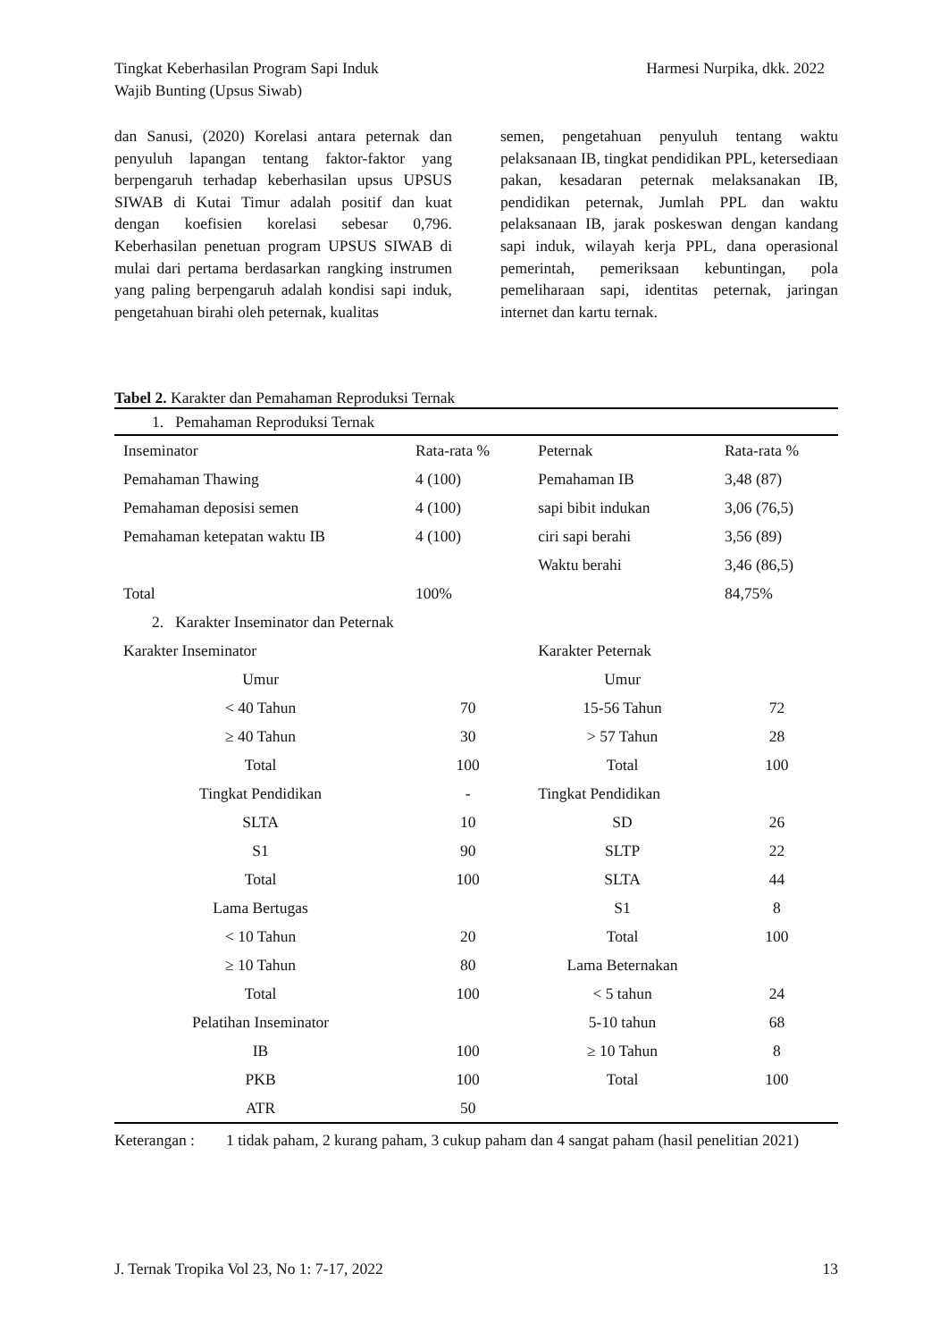Tingkat Keberhasilan Program Sapi Induk
Wajib Bunting (Upsus Siwab)
Harmesi Nurpika, dkk. 2022
dan Sanusi, (2020) Korelasi antara peternak dan penyuluh lapangan tentang faktor-faktor yang berpengaruh terhadap keberhasilan upsus UPSUS SIWAB di Kutai Timur adalah positif dan kuat dengan koefisien korelasi sebesar 0,796. Keberhasilan penetuan program UPSUS SIWAB di mulai dari pertama berdasarkan rangking instrumen yang paling berpengaruh adalah kondisi sapi induk, pengetahuan birahi oleh peternak, kualitas
semen, pengetahuan penyuluh tentang waktu pelaksanaan IB, tingkat pendidikan PPL, ketersediaan pakan, kesadaran peternak melaksanakan IB, pendidikan peternak, Jumlah PPL dan waktu pelaksanaan IB, jarak poskeswan dengan kandang sapi induk, wilayah kerja PPL, dana operasional pemerintah, pemeriksaan kebuntingan, pola pemeliharaan sapi, identitas peternak, jaringan internet dan kartu ternak.
Tabel 2. Karakter dan Pemahaman Reproduksi Ternak
| 1. Pemahaman Reproduksi Ternak | | | |
| Inseminator | Rata-rata % | Peternak | Rata-rata % |
| Pemahaman Thawing | 4 (100) | Pemahaman IB | 3,48 (87) |
| Pemahaman deposisi semen | 4 (100) | sapi bibit indukan | 3,06 (76,5) |
| Pemahaman ketepatan waktu IB | 4 (100) | ciri sapi berahi | 3,56 (89) |
| | | Waktu berahi | 3,46 (86,5) |
| Total | 100% | | 84,75% |
| 2. Karakter Inseminator dan Peternak | | | |
| Karakter Inseminator | | Karakter Peternak | |
| Umur | | Umur | |
| < 40 Tahun | 70 | 15-56 Tahun | 72 |
| ≥ 40 Tahun | 30 | > 57 Tahun | 28 |
| Total | 100 | Total | 100 |
| Tingkat Pendidikan | - | Tingkat Pendidikan | |
| SLTA | 10 | SD | 26 |
| S1 | 90 | SLTP | 22 |
| Total | 100 | SLTA | 44 |
| Lama Bertugas | | S1 | 8 |
| < 10 Tahun | 20 | Total | 100 |
| ≥ 10 Tahun | 80 | Lama Beternakan | |
| Total | 100 | < 5 tahun | 24 |
| Pelatihan Inseminator | | 5-10 tahun | 68 |
| IB | 100 | ≥ 10 Tahun | 8 |
| PKB | 100 | Total | 100 |
| ATR | 50 | | |
Keterangan :
1 tidak paham, 2 kurang paham, 3 cukup paham dan 4 sangat paham (hasil penelitian 2021)
J. Ternak Tropika Vol 23, No 1: 7-17, 2022
13